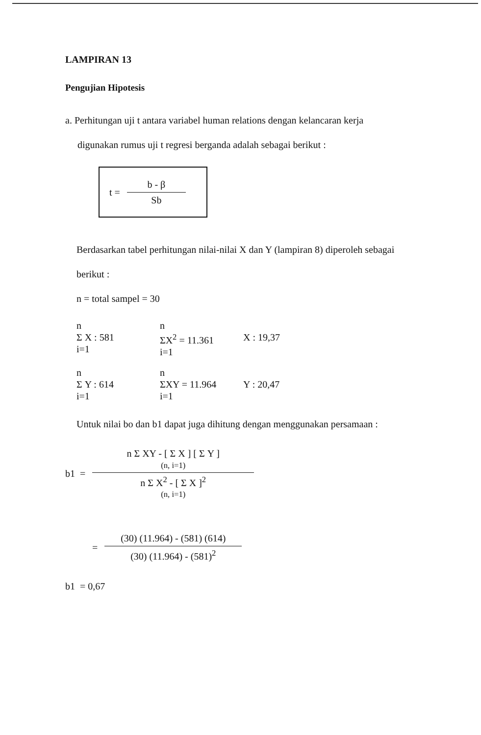LAMPIRAN 13
Pengujian Hipotesis
a. Perhitungan uji t antara variabel human relations dengan kelancaran kerja
digunakan rumus uji t regresi berganda adalah sebagai berikut :
t =
b - β
Sb
Berdasarkan tabel perhitungan nilai-nilai X dan Y (lampiran 8) diperoleh sebagai
berikut :
n = total sampel = 30
n
Σ X : 581
i=1
n
ΣX<sup>2</sup> = 11.361
i=1
X : 19,37
n
Σ Y : 614
i=1
n
ΣXY = 11.964
i=1
Y : 20,47
Untuk nilai bo dan b1 dapat juga dihitung dengan menggunakan persamaan :
b1 =
n Σ XY - [ Σ X ] [ Σ Y ]
(n, i=1)
n Σ X<sup>2</sup> - [ Σ X ]<sup>2</sup>
(n, i=1)
=
(30) (11.964) - (581) (614)
(30) (11.964) - (581)<sup>2</sup>
b1 = 0,67